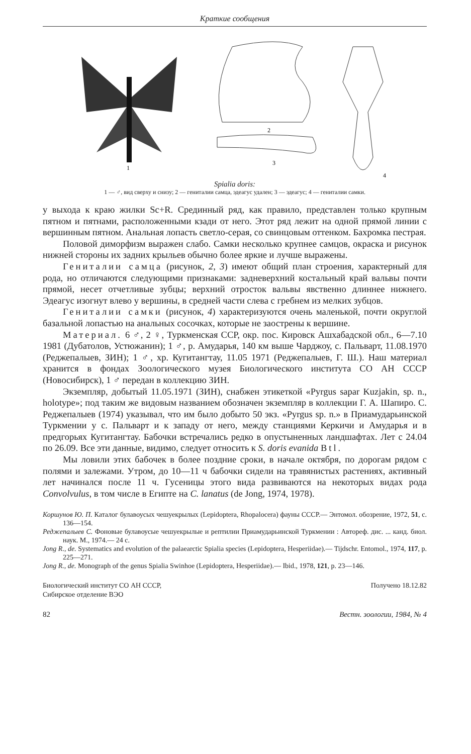Краткие сообщения
1
2
3
4
Spialia doris:
1 — ♂, вид сверху и снизу; 2 — гениталии самца, эдеагус удален; 3 — эдеагус; 4 — гениталии самки.
у выхода к краю жилки Sc+R. Срединный ряд, как правило, представлен только крупным пятном и пятнами, расположенными кзади от него. Этот ряд лежит на одной прямой линии с вершинным пятном. Анальная лопасть светло-серая, со свинцовым оттенком. Бахромка пестрая.
Половой диморфизм выражен слабо. Самки несколько крупнее самцов, окраска и рисунок нижней стороны их задних крыльев обычно более яркие и лучше выражены.
Гениталии самца (рисунок, 2, 3) имеют общий план строения, характерный для рода, но отличаются следующими признаками: задневерхний костальный край вальвы почти прямой, несет отчетливые зубцы; верхний отросток вальвы явственно длиннее нижнего. Эдеагус изогнут влево у вершины, в средней части слева с гребнем из мелких зубцов.
Гениталии самки (рисунок, 4) характеризуются очень маленькой, почти округлой базальной лопастью на анальных сосочках, которые не заострены к вершине.
Материал. 6 ♂, 2 ♀, Туркменская ССР, окр. пос. Кировск Ашхабадской обл., 6—7.10 1981 (Дубатолов, Устюжанин); 1 ♂, р. Амударья, 140 км выше Чарджоу, с. Пальварт, 11.08.1970 (Реджепалыев, ЗИН); 1 ♂, хр. Кугитангтау, 11.05 1971 (Реджепалыев, Г. Ш.). Наш материал хранится в фондах Зоологического музея Биологического института СО АН СССР (Новосибирск), 1 ♂ передан в коллекцию ЗИН.
Экземпляр, добытый 11.05.1971 (ЗИН), снабжен этикеткой «Pyrgus sapar Kuzjakin, sp. n., holotype»; под таким же видовым названием обозначен экземпляр в коллекции Г. А. Шапиро. С. Реджепалыев (1974) указывал, что им было добыто 50 экз. «Pyrgus sp. n.» в Приамударьинской Туркмении у с. Пальварт и к западу от него, между станциями Керкичи и Амударья и в предгорьях Кугитангтау. Бабочки встречались редко в опустыненных ландшафтах. Лет с 24.04 по 26.09. Все эти данные, видимо, следует относить к S. doris evanida Btl.
Мы ловили этих бабочек в более поздние сроки, в начале октября, по дорогам рядом с полями и залежами. Утром, до 10—11 ч бабочки сидели на травянистых растениях, активный лет начинался после 11 ч. Гусеницы этого вида развиваются на некоторых видах рода Convolvulus, в том числе в Египте на C. lanatus (de Jong, 1974, 1978).
Коршунов Ю. П. Каталог булавоусых чешуекрылых (Lepidoptera, Rhopalocera) фауны СССР.— Энтомол. обозрение, 1972, 51, с. 136—154.
Реджепалыев С. Фоновые булавоусые чешуекрылые и рептилии Приамударьинской Туркмении : Автореф. дис. ... канд. биол. наук. М., 1974.— 24 с.
Jong R., de. Systematics and evolution of the palaearctic Spialia species (Lepidoptera, Hesperiidae).— Tijdschr. Entomol., 1974, 117, p. 225—271.
Jong R., de. Monograph of the genus Spialia Swinhoe (Lepidoptera, Hesperiidae).— Ibid., 1978, 121, p. 23—146.
Биологический институт СО АН СССР,
Сибирское отделение ВЭО
Получено 18.12.82
82 Вестн. зоологии, 1984, № 4